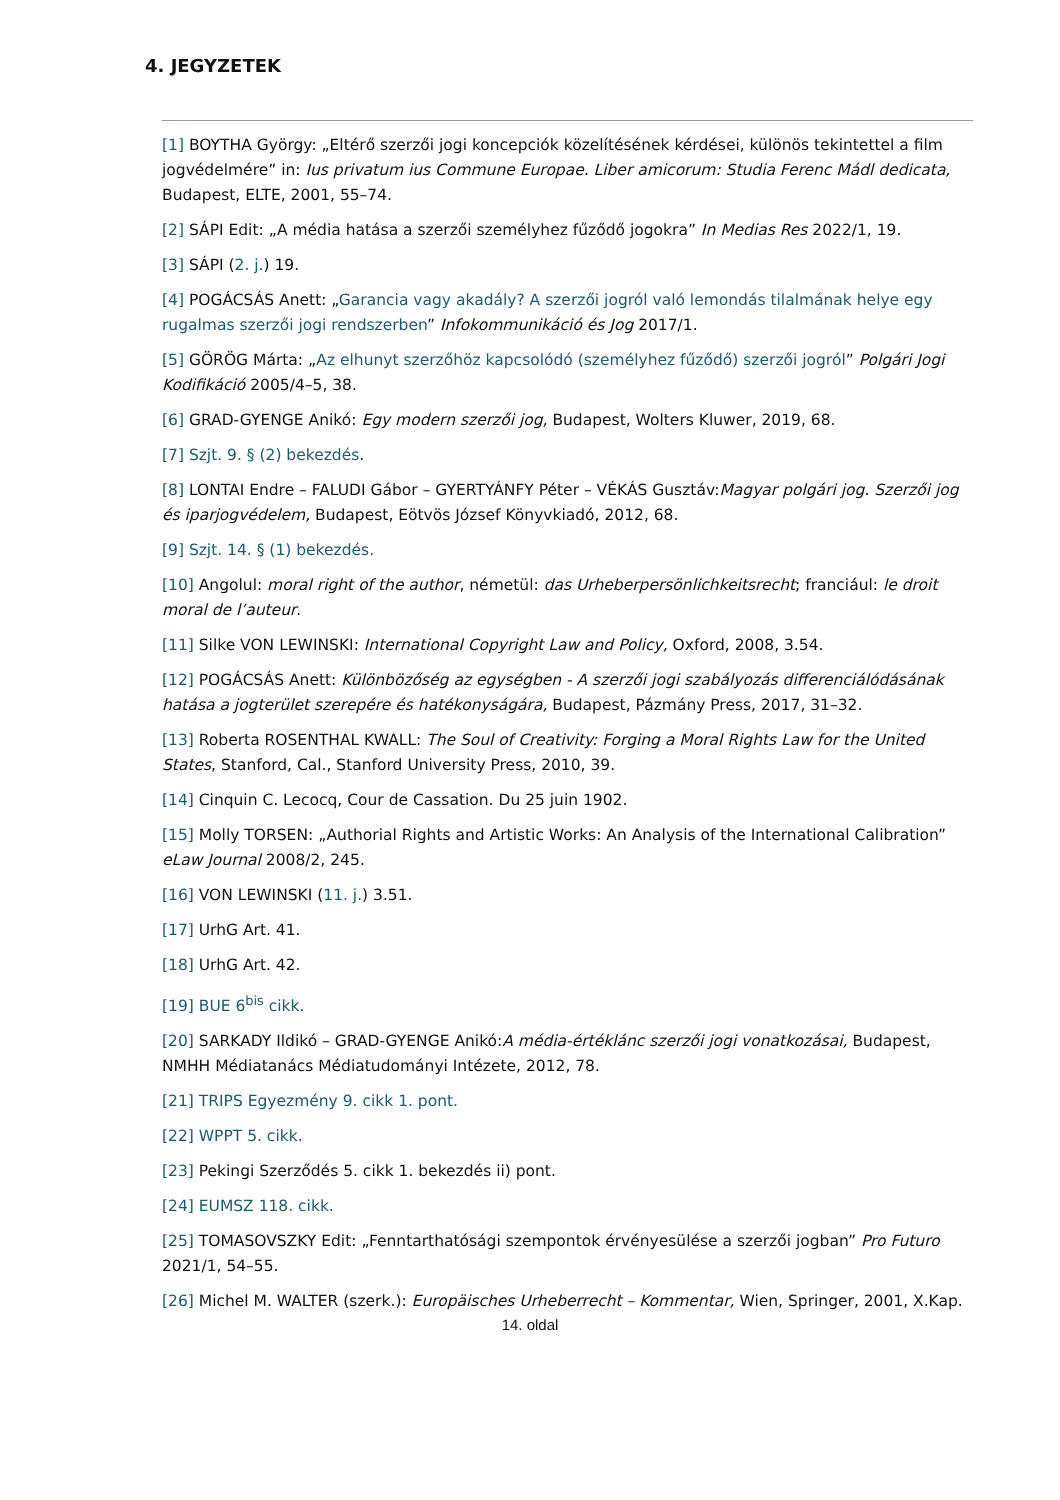4. JEGYZETEK
[1] BOYTHA György: „Eltérő szerzői jogi koncepciók közelítésének kérdései, különös tekintettel a film jogvédelmére” in: Ius privatum ius Commune Europae. Liber amicorum: Studia Ferenc Mádl dedicata, Budapest, ELTE, 2001, 55–74.
[2] SÁPI Edit: „A média hatása a szerzői személyhez fűződő jogokra” In Medias Res 2022/1, 19.
[3] SÁPI (2. j.) 19.
[4] POGÁCSÁS Anett: „Garancia vagy akadály? A szerzői jogról való lemondás tilalmának helye egy rugalmas szerzői jogi rendszerben” Infokommunikáció és Jog 2017/1.
[5] GÖRÖG Márta: „Az elhunyt szerzőhöz kapcsolódó (személyhez fűződő) szerzői jogról” Polgári Jogi Kodifikáció 2005/4–5, 38.
[6] GRAD-GYENGE Anikó: Egy modern szerzői jog, Budapest, Wolters Kluwer, 2019, 68.
[7] Szjt. 9. § (2) bekezdés.
[8] LONTAI Endre – FALUDI Gábor – GYERTYÁNFY Péter – VÉKÁS Gusztáv:Magyar polgári jog. Szerzői jog és iparjogvédelem, Budapest, Eötvös József Könyvkiadó, 2012, 68.
[9] Szjt. 14. § (1) bekezdés.
[10] Angolul: moral right of the author, németül: das Urheberpersönlichkeitsrecht; franciául: le droit moral de l’auteur.
[11] Silke VON LEWINSKI: International Copyright Law and Policy, Oxford, 2008, 3.54.
[12] POGÁCSÁS Anett: Különbözőség az egységben - A szerzői jogi szabályozás differenciálódásának hatása a jogterület szerepére és hatékonyságára, Budapest, Pázmány Press, 2017, 31–32.
[13] Roberta ROSENTHAL KWALL: The Soul of Creativity: Forging a Moral Rights Law for the United States, Stanford, Cal., Stanford University Press, 2010, 39.
[14] Cinquin C. Lecocq, Cour de Cassation. Du 25 juin 1902.
[15] Molly TORSEN: „Authorial Rights and Artistic Works: An Analysis of the International Calibration” eLaw Journal 2008/2, 245.
[16] VON LEWINSKI (11. j.) 3.51.
[17] UrhG Art. 41.
[18] UrhG Art. 42.
[19] BUE 6<sup>bis</sup> cikk.
[20] SARKADY Ildikó – GRAD-GYENGE Anikó:A média-értéklánc szerzői jogi vonatkozásai, Budapest, NMHH Médiatanács Médiatudományi Intézete, 2012, 78.
[21] TRIPS Egyezmény 9. cikk 1. pont.
[22] WPPT 5. cikk.
[23] Pekingi Szerződés 5. cikk 1. bekezdés ii) pont.
[24] EUMSZ 118. cikk.
[25] TOMASOVSZKY Edit: „Fenntarthatósági szempontok érvényesülése a szerzői jogban” Pro Futuro 2021/1, 54–55.
[26] Michel M. WALTER (szerk.): Europäisches Urheberrecht – Kommentar, Wien, Springer, 2001, X.Kap.
14. oldal